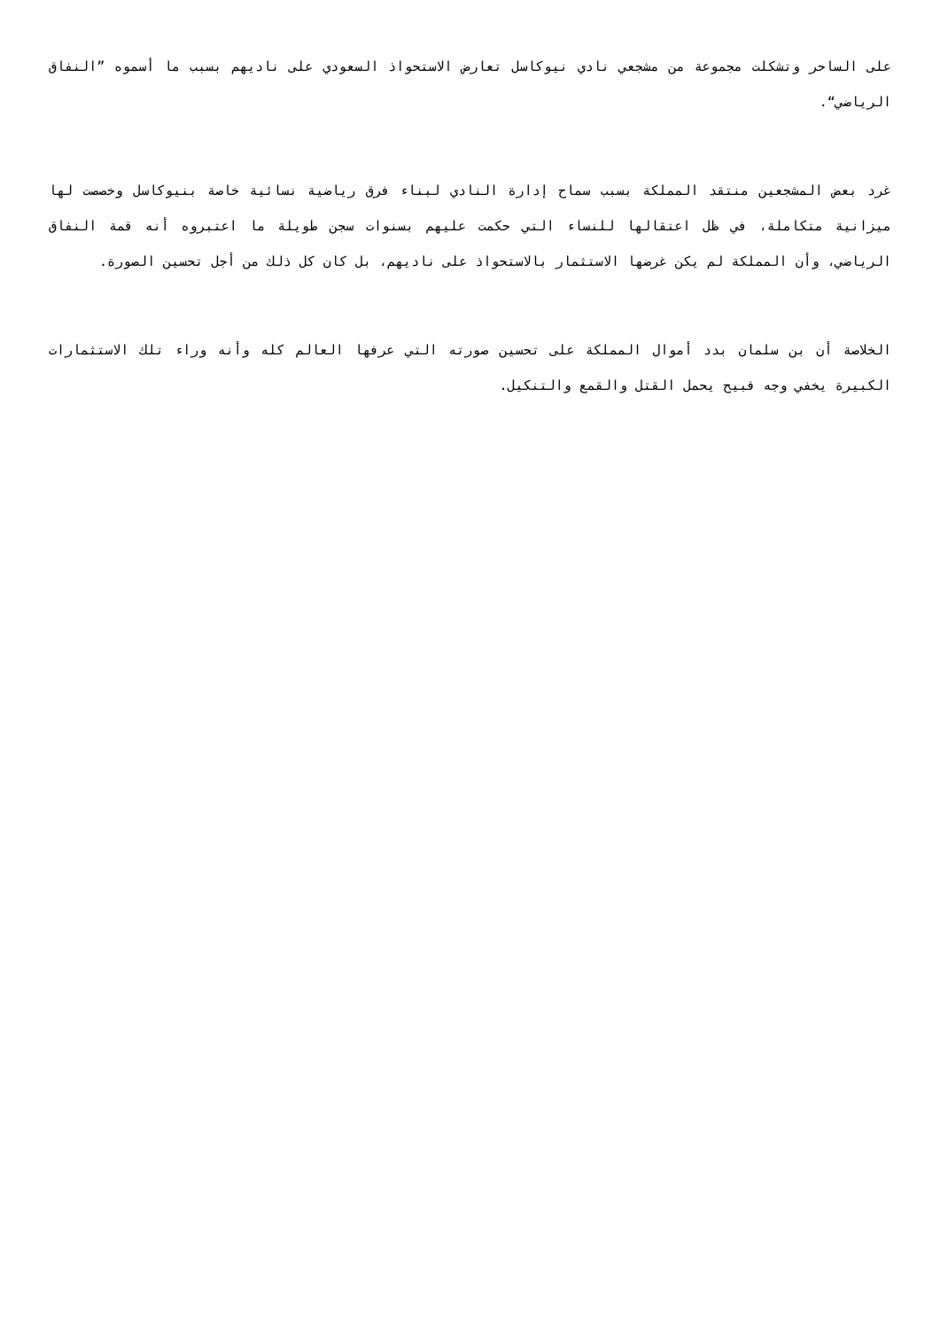على الساحر وتشكلت مجموعة من مشجعي نادي نيوكاسل تعارض الاستحواذ السعودي على ناديهم بسبب ما أسموه ”النفاق الرياضي“.
غرد بعض المشجعين منتقد المملكة بسبب سماح إدارة النادي لبناء فرق رياضية نسائية خاصة بنيوكاسل وخصصت لها ميزانية متكاملة، في ظل اعتقالها للنساء التي حكمت عليهم بسنوات سجن طويلة ما اعتبروه أنه قمة النفاق الرياضي، وأن المملكة لم يكن غرضها الاستثمار بالاستحواذ على ناديهم، بل كان كل ذلك من أجل تحسين الصورة.
الخلاصة أن بن سلمان بدد أموال المملكة على تحسين صورته التي عرفها العالم كله وأنه وراء تلك الاستثمارات الكبيرة يخفي وجه قبيح يحمل القتل والقمع والتنكيل.